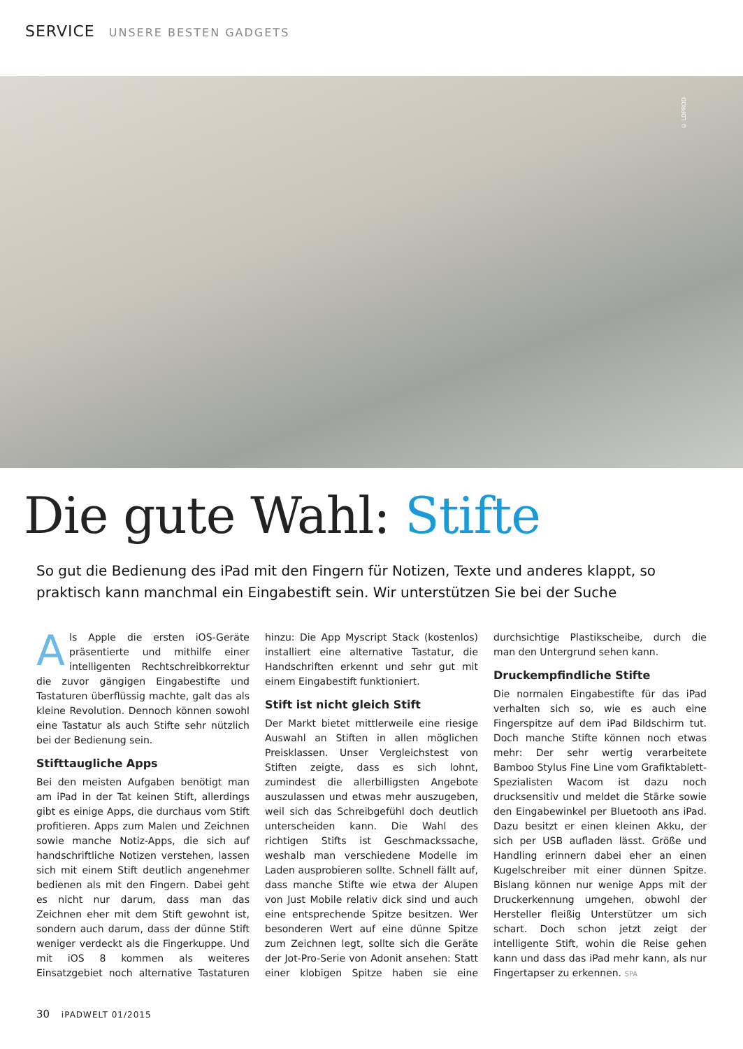SERVICE UNSERE BESTEN GADGETS
© LDPROD
Die gute Wahl: Stifte
So gut die Bedienung des iPad mit den Fingern für Notizen, Texte und anderes klappt, so praktisch kann manchmal ein Eingabestift sein. Wir unterstützen Sie bei der Suche
Als Apple die ersten iOS-Geräte präsentierte und mithilfe einer intelligenten Rechtschreibkorrektur die zuvor gängigen Eingabestifte und Tastaturen überflüssig machte, galt das als kleine Revolution. Dennoch können sowohl eine Tastatur als auch Stifte sehr nützlich bei der Bedienung sein.
Stifttaugliche Apps
Bei den meisten Aufgaben benötigt man am iPad in der Tat keinen Stift, allerdings gibt es einige Apps, die durchaus vom Stift profitieren. Apps zum Malen und Zeichnen sowie manche Notiz-Apps, die sich auf handschriftliche Notizen verstehen, lassen sich mit einem Stift deutlich angenehmer bedienen als mit den Fingern. Dabei geht es nicht nur darum, dass man das Zeichnen eher mit dem Stift gewohnt ist, sondern auch darum, dass der dünne Stift weniger verdeckt als die Fingerkuppe. Und mit iOS 8 kommen als weiteres Einsatzgebiet noch alternative Tastaturen hinzu: Die App Myscript Stack (kostenlos) installiert eine alternative Tastatur, die Handschriften erkennt und sehr gut mit einem Eingabestift funktioniert.
Stift ist nicht gleich Stift
Der Markt bietet mittlerweile eine riesige Auswahl an Stiften in allen möglichen Preisklassen. Unser Vergleichstest von Stiften zeigte, dass es sich lohnt, zumindest die allerbilligsten Angebote auszulassen und etwas mehr auszugeben, weil sich das Schreibgefühl doch deutlich unterscheiden kann. Die Wahl des richtigen Stifts ist Geschmackssache, weshalb man verschiedene Modelle im Laden ausprobieren sollte. Schnell fällt auf, dass manche Stifte wie etwa der Alupen von Just Mobile relativ dick sind und auch eine entsprechende Spitze besitzen. Wer besonderen Wert auf eine dünne Spitze zum Zeichnen legt, sollte sich die Geräte der Jot-Pro-Serie von Adonit ansehen: Statt einer klobigen Spitze haben sie eine durchsichtige Plastikscheibe, durch die man den Untergrund sehen kann.
Druckempfindliche Stifte
Die normalen Eingabestifte für das iPad verhalten sich so, wie es auch eine Fingerspitze auf dem iPad Bildschirm tut. Doch manche Stifte können noch etwas mehr: Der sehr wertig verarbeitete Bamboo Stylus Fine Line vom Grafiktablett-Spezialisten Wacom ist dazu noch drucksensitiv und meldet die Stärke sowie den Eingabewinkel per Bluetooth ans iPad. Dazu besitzt er einen kleinen Akku, der sich per USB aufladen lässt. Größe und Handling erinnern dabei eher an einen Kugelschreiber mit einer dünnen Spitze. Bislang können nur wenige Apps mit der Druckerkennung umgehen, obwohl der Hersteller fleißig Unterstützer um sich schart. Doch schon jetzt zeigt der intelligente Stift, wohin die Reise gehen kann und dass das iPad mehr kann, als nur Fingertapser zu erkennen. SPA
30 iPADWELT 01/2015